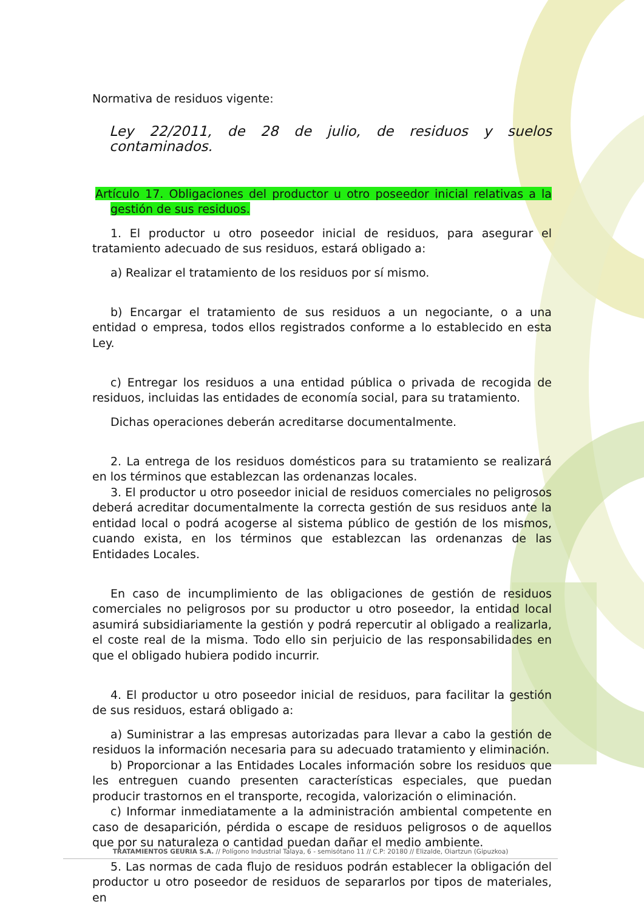Normativa de residuos vigente:
Ley 22/2011, de 28 de julio, de residuos y suelos contaminados.
Artículo 17. Obligaciones del productor u otro poseedor inicial relativas a la gestión de sus residuos.
1. El productor u otro poseedor inicial de residuos, para asegurar el tratamiento adecuado de sus residuos, estará obligado a:
a) Realizar el tratamiento de los residuos por sí mismo.
b) Encargar el tratamiento de sus residuos a un negociante, o a una entidad o empresa, todos ellos registrados conforme a lo establecido en esta Ley.
c) Entregar los residuos a una entidad pública o privada de recogida de residuos, incluidas las entidades de economía social, para su tratamiento.
Dichas operaciones deberán acreditarse documentalmente.
2. La entrega de los residuos domésticos para su tratamiento se realizará en los términos que establezcan las ordenanzas locales.
3. El productor u otro poseedor inicial de residuos comerciales no peligrosos deberá acreditar documentalmente la correcta gestión de sus residuos ante la entidad local o podrá acogerse al sistema público de gestión de los mismos, cuando exista, en los términos que establezcan las ordenanzas de las Entidades Locales.
En caso de incumplimiento de las obligaciones de gestión de residuos comerciales no peligrosos por su productor u otro poseedor, la entidad local asumirá subsidiariamente la gestión y podrá repercutir al obligado a realizarla, el coste real de la misma. Todo ello sin perjuicio de las responsabilidades en que el obligado hubiera podido incurrir.
4. El productor u otro poseedor inicial de residuos, para facilitar la gestión de sus residuos, estará obligado a:
a) Suministrar a las empresas autorizadas para llevar a cabo la gestión de residuos la información necesaria para su adecuado tratamiento y eliminación.
b) Proporcionar a las Entidades Locales información sobre los residuos que les entreguen cuando presenten características especiales, que puedan producir trastornos en el transporte, recogida, valorización o eliminación.
c) Informar inmediatamente a la administración ambiental competente en caso de desaparición, pérdida o escape de residuos peligrosos o de aquellos que por su naturaleza o cantidad puedan dañar el medio ambiente.
5. Las normas de cada flujo de residuos podrán establecer la obligación del productor u otro poseedor de residuos de separarlos por tipos de materiales, en
TRATAMIENTOS GEURIA S.A. // Polígono Industrial Talaya, 6 - semisótano 11 // C.P: 20180 // Elizalde, Oiartzun (Gipuzkoa)